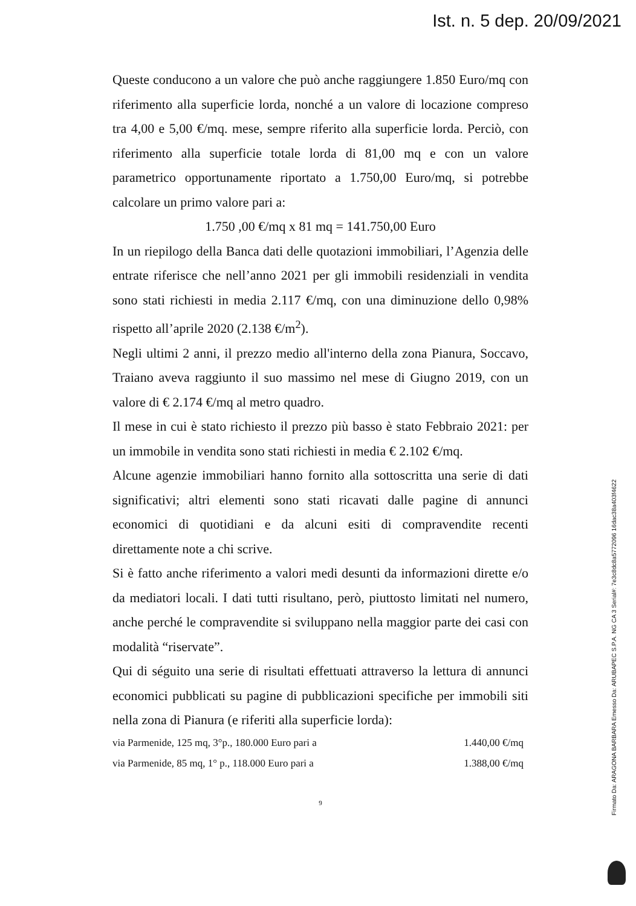Ist. n. 5 dep. 20/09/2021
Queste conducono a un valore che può anche raggiungere 1.850 Euro/mq con riferimento alla superficie lorda, nonché a un valore di locazione compreso tra 4,00 e 5,00 €/mq. mese, sempre riferito alla superficie lorda. Perciò, con riferimento alla superficie totale lorda di 81,00 mq e con un valore parametrico opportunamente riportato a 1.750,00 Euro/mq, si potrebbe calcolare un primo valore pari a:
1.750 ,00 €/mq x 81 mq = 141.750,00 Euro
In un riepilogo della Banca dati delle quotazioni immobiliari, l’Agenzia delle entrate riferisce che nell’anno 2021 per gli immobili residenziali in vendita sono stati richiesti in media 2.117 €/mq, con una diminuzione dello 0,98% rispetto all’aprile 2020 (2.138 €/m<sup>2</sup>).
Negli ultimi 2 anni, il prezzo medio all'interno della zona Pianura, Soccavo, Traiano aveva raggiunto il suo massimo nel mese di Giugno 2019, con un valore di € 2.174 €/mq al metro quadro.
Il mese in cui è stato richiesto il prezzo più basso è stato Febbraio 2021: per un immobile in vendita sono stati richiesti in media € 2.102 €/mq.
Alcune agenzie immobiliari hanno fornito alla sottoscritta una serie di dati significativi; altri elementi sono stati ricavati dalle pagine di annunci economici di quotidiani e da alcuni esiti di compravendite recenti direttamente note a chi scrive.
Si è fatto anche riferimento a valori medi desunti da informazioni dirette e/o da mediatori locali. I dati tutti risultano, però, piuttosto limitati nel numero, anche perché le compravendite si sviluppano nella maggior parte dei casi con modalità “riservate”.
Qui di séguito una serie di risultati effettuati attraverso la lettura di annunci economici pubblicati su pagine di pubblicazioni specifiche per immobili siti nella zona di Pianura (e riferiti alla superficie lorda):
via Parmenide, 125 mq, 3°p., 180.000 Euro pari a 1.440,00 €/mq
via Parmenide, 85 mq, 1° p., 118.000 Euro pari a 1.388,00 €/mq
9
Firmato Da: ARAGONA BARBARA Emesso Da: ARUBAPEC S.P.A. NG CA 3 Serial#: 7e3c8dc8a5772096 16dac38a403f4622